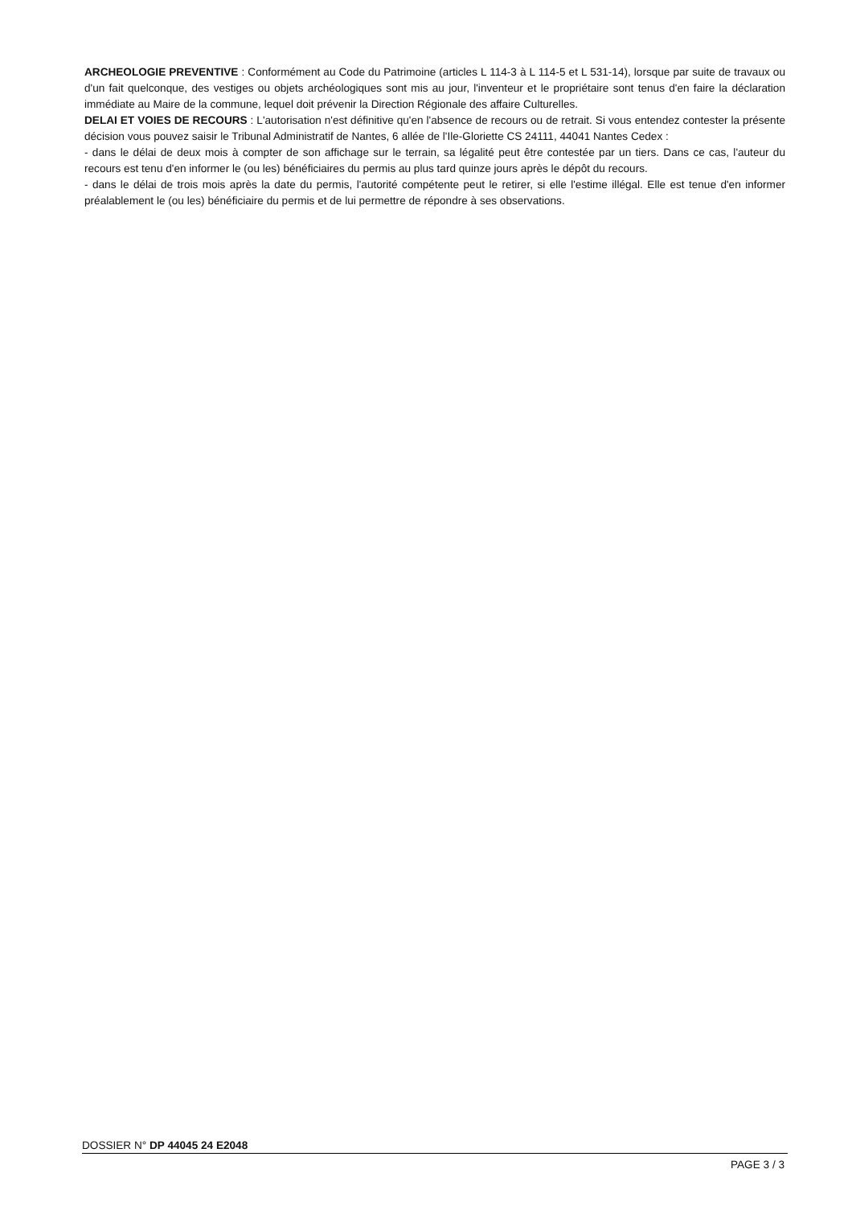ARCHEOLOGIE PREVENTIVE : Conformément au Code du Patrimoine (articles L 114-3 à L 114-5 et L 531-14), lorsque par suite de travaux ou d'un fait quelconque, des vestiges ou objets archéologiques sont mis au jour, l'inventeur et le propriétaire sont tenus d'en faire la déclaration immédiate au Maire de la commune, lequel doit prévenir la Direction Régionale des affaire Culturelles.
DELAI ET VOIES DE RECOURS : L'autorisation n'est définitive qu'en l'absence de recours ou de retrait. Si vous entendez contester la présente décision vous pouvez saisir le Tribunal Administratif de Nantes, 6 allée de l'Ile-Gloriette CS 24111, 44041 Nantes Cedex :
- dans le délai de deux mois à compter de son affichage sur le terrain, sa légalité peut être contestée par un tiers. Dans ce cas, l'auteur du recours est tenu d'en informer le (ou les) bénéficiaires du permis au plus tard quinze jours après le dépôt du recours.
- dans le délai de trois mois après la date du permis, l'autorité compétente peut le retirer, si elle l'estime illégal. Elle est tenue d'en informer préalablement le (ou les) bénéficiaire du permis et de lui permettre de répondre à ses observations.
DOSSIER N° DP 44045 24 E2048
PAGE 3 / 3